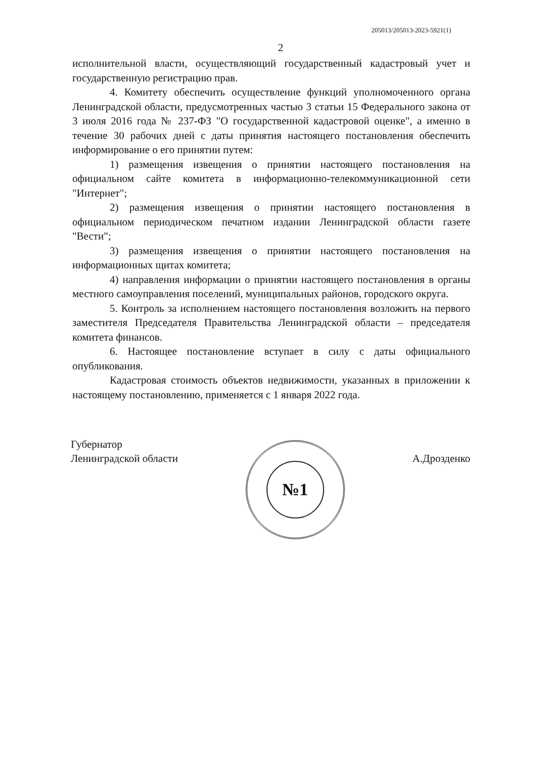205013/205013-2023-5921(1)
2
исполнительной власти, осуществляющий государственный кадастровый учет и государственную регистрацию прав.
4. Комитету обеспечить осуществление функций уполномоченного органа Ленинградской области, предусмотренных частью 3 статьи 15 Федерального закона от 3 июля 2016 года № 237-ФЗ "О государственной кадастровой оценке", а именно в течение 30 рабочих дней с даты принятия настоящего постановления обеспечить информирование о его принятии путем:
1) размещения извещения о принятии настоящего постановления на официальном сайте комитета в информационно-телекоммуникационной сети "Интернет";
2) размещения извещения о принятии настоящего постановления в официальном периодическом печатном издании Ленинградской области газете "Вести";
3) размещения извещения о принятии настоящего постановления на информационных щитах комитета;
4) направления информации о принятии настоящего постановления в органы местного самоуправления поселений, муниципальных районов, городского округа.
5. Контроль за исполнением настоящего постановления возложить на первого заместителя Председателя Правительства Ленинградской области – председателя комитета финансов.
6. Настоящее постановление вступает в силу с даты официального опубликования.
Кадастровая стоимость объектов недвижимости, указанных в приложении к настоящему постановлению, применяется с 1 января 2022 года.
Губернатор
Ленинградской области
№1
А.Дрозденко